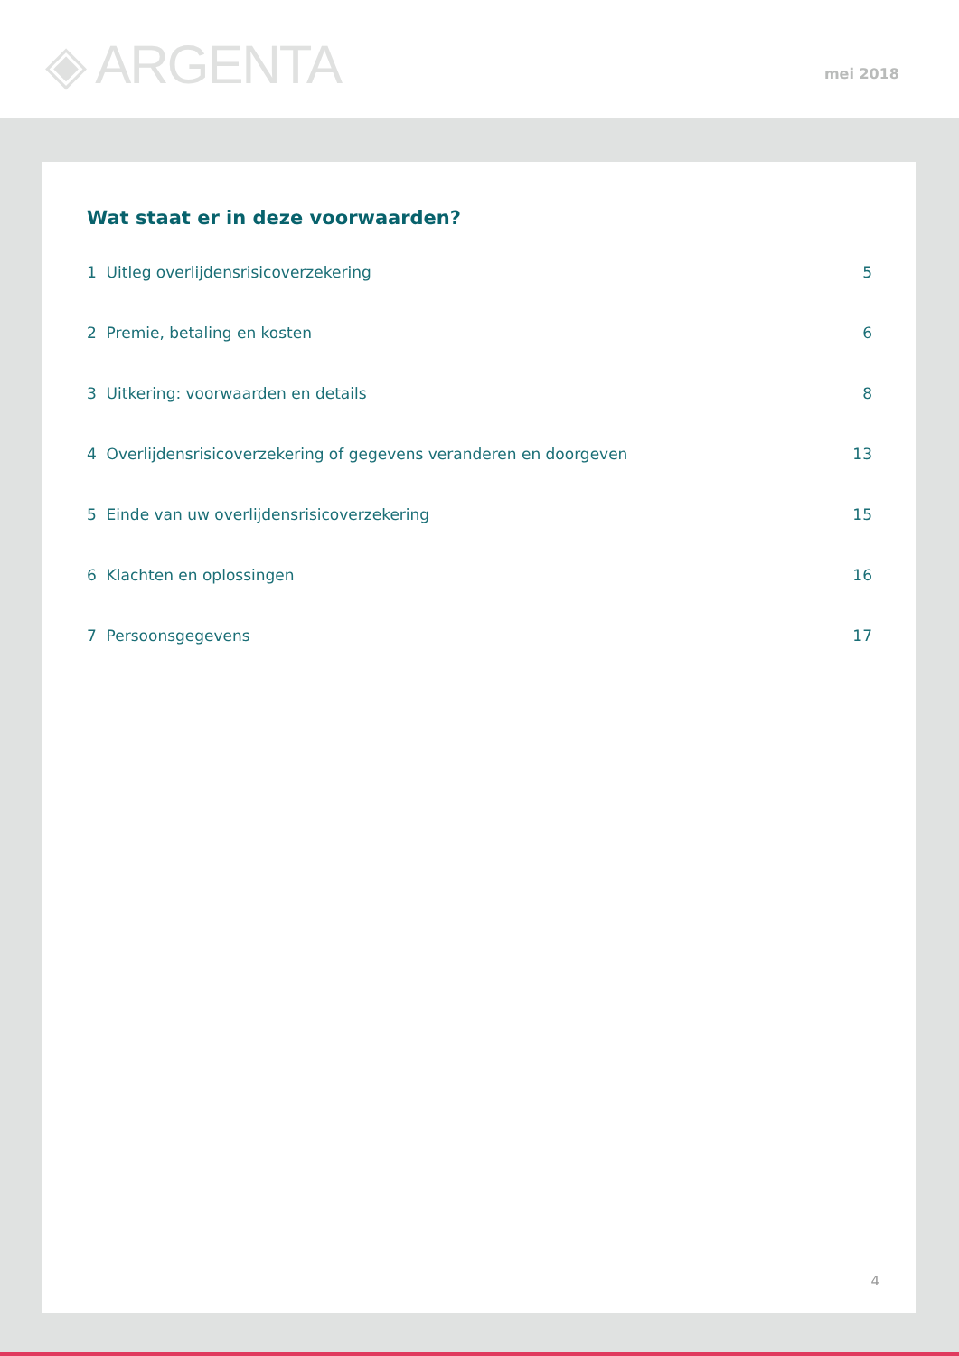◈ ARGENTA mei 2018
Wat staat er in deze voorwaarden?
1 Uitleg overlijdensrisicoverzekering 5
2 Premie, betaling en kosten 6
3 Uitkering: voorwaarden en details 8
4 Overlijdensrisicoverzekering of gegevens veranderen en doorgeven 13
5 Einde van uw overlijdensrisicoverzekering 15
6 Klachten en oplossingen 16
7 Persoonsgegevens 17
4